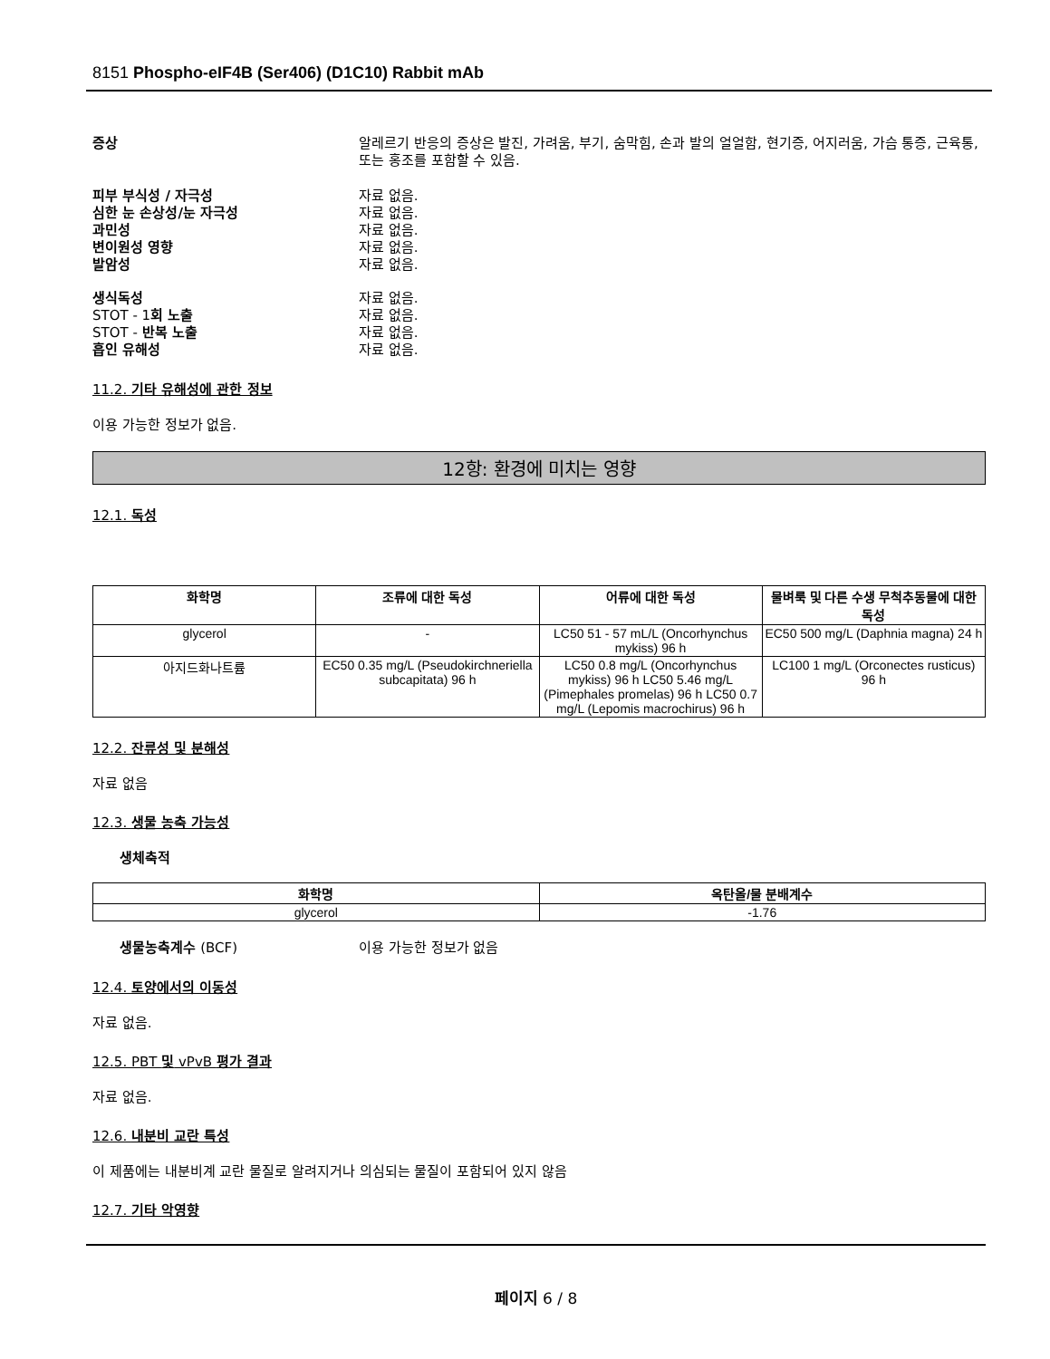8151 Phospho-eIF4B (Ser406) (D1C10) Rabbit mAb
증상 알레르기 반응의 증상은 발진, 가려움, 부기, 숨막힘, 손과 발의 얼얼함, 현기증, 어지러움, 가슴 통증, 근육통, 또는 홍조를 포함할 수 있음.
피부 부식성 / 자극성 자료 없음.
심한 눈 손상성/눈 자극성 자료 없음.
과민성 자료 없음.
변이원성 영향 자료 없음.
발암성 자료 없음.
생식독성 자료 없음.
STOT - 1회 노출 자료 없음.
STOT - 반복 노출 자료 없음.
흡인 유해성 자료 없음.
11.2. 기타 유해성에 관한 정보
이용 가능한 정보가 없음.
12항: 환경에 미치는 영향
12.1. 독성
| 화학명 | 조류에 대한 독성 | 어류에 대한 독성 | 물벼룩 및 다른 수생 무척추동물에 대한 독성 |
| --- | --- | --- | --- |
| glycerol | - | LC50 51 - 57 mL/L (Oncorhynchus mykiss) 96 h | EC50 500 mg/L (Daphnia magna) 24 h |
| 아지드화나트륨 | EC50 0.35 mg/L (Pseudokirchneriella subcapitata) 96 h | LC50 0.8 mg/L (Oncorhynchus mykiss) 96 h LC50 5.46 mg/L (Pimephales promelas) 96 h LC50 0.7 mg/L (Lepomis macrochirus) 96 h | LC100 1 mg/L (Orconectes rusticus) 96 h |
12.2. 잔류성 및 분해성
자료 없음
12.3. 생물 농축 가능성
생체축적
| 화학명 | 옥탄올/물 분배계수 |
| --- | --- |
| glycerol | -1.76 |
생물농축계수 (BCF) 이용 가능한 정보가 없음
12.4. 토양에서의 이동성
자료 없음.
12.5. PBT 및 vPvB 평가 결과
자료 없음.
12.6. 내분비 교란 특성
이 제품에는 내분비계 교란 물질로 알려지거나 의심되는 물질이 포함되어 있지 않음
12.7. 기타 악영향
페이지 6 / 8